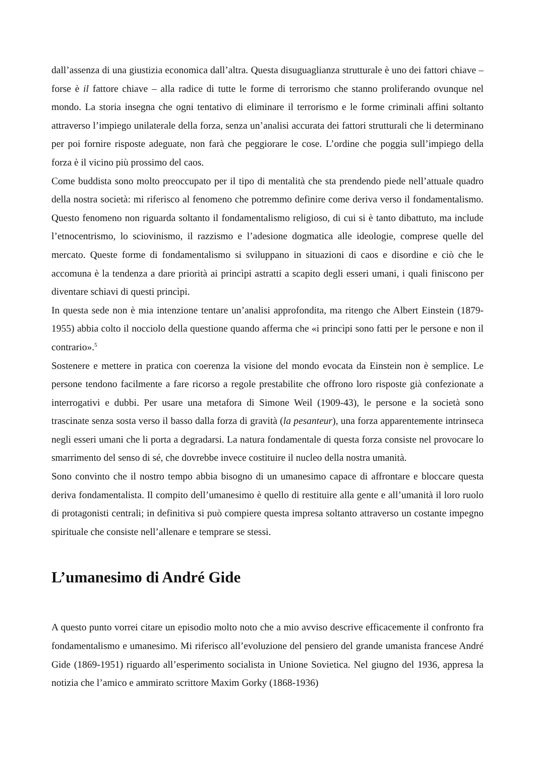dall’assenza di una giustizia economica dall’altra. Questa disuguaglianza strutturale è uno dei fattori chiave – forse è il fattore chiave – alla radice di tutte le forme di terrorismo che stanno proliferando ovunque nel mondo. La storia insegna che ogni tentativo di eliminare il terrorismo e le forme criminali affini soltanto attraverso l’impiego unilaterale della forza, senza un’analisi accurata dei fattori strutturali che li determinano per poi fornire risposte adeguate, non farà che peggiorare le cose. L’ordine che poggia sull’impiego della forza è il vicino più prossimo del caos.
Come buddista sono molto preoccupato per il tipo di mentalità che sta prendendo piede nell’attuale quadro della nostra società: mi riferisco al fenomeno che potremmo definire come deriva verso il fondamentalismo. Questo fenomeno non riguarda soltanto il fondamentalismo religioso, di cui si è tanto dibattuto, ma include l’etnocentrismo, lo sciovinismo, il razzismo e l’adesione dogmatica alle ideologie, comprese quelle del mercato. Queste forme di fondamentalismo si sviluppano in situazioni di caos e disordine e ciò che le accomuna è la tendenza a dare priorità ai princìpi astratti a scapito degli esseri umani, i quali finiscono per diventare schiavi di questi princìpi.
In questa sede non è mia intenzione tentare un’analisi approfondita, ma ritengo che Albert Einstein (1879-1955) abbia colto il nocciolo della questione quando afferma che «i princìpi sono fatti per le persone e non il contrario».<sup>5</sup>
Sostenere e mettere in pratica con coerenza la visione del mondo evocata da Einstein non è semplice. Le persone tendono facilmente a fare ricorso a regole prestabilite che offrono loro risposte già confezionate a interrogativi e dubbi. Per usare una metafora di Simone Weil (1909-43), le persone e la società sono trascinate senza sosta verso il basso dalla forza di gravità (la pesanteur), una forza apparentemente intrinseca negli esseri umani che li porta a degradarsi. La natura fondamentale di questa forza consiste nel provocare lo smarrimento del senso di sé, che dovrebbe invece costituire il nucleo della nostra umanità.
Sono convinto che il nostro tempo abbia bisogno di un umanesimo capace di affrontare e bloccare questa deriva fondamentalista. Il compito dell’umanesimo è quello di restituire alla gente e all’umanità il loro ruolo di protagonisti centrali; in definitiva si può compiere questa impresa soltanto attraverso un costante impegno spirituale che consiste nell’allenare e temprare se stessi.
L’umanesimo di André Gide
A questo punto vorrei citare un episodio molto noto che a mio avviso descrive efficacemente il confronto fra fondamentalismo e umanesimo. Mi riferisco all’evoluzione del pensiero del grande umanista francese André Gide (1869-1951) riguardo all’esperimento socialista in Unione Sovietica. Nel giugno del 1936, appresa la notizia che l’amico e ammirato scrittore Maxim Gorky (1868-1936)